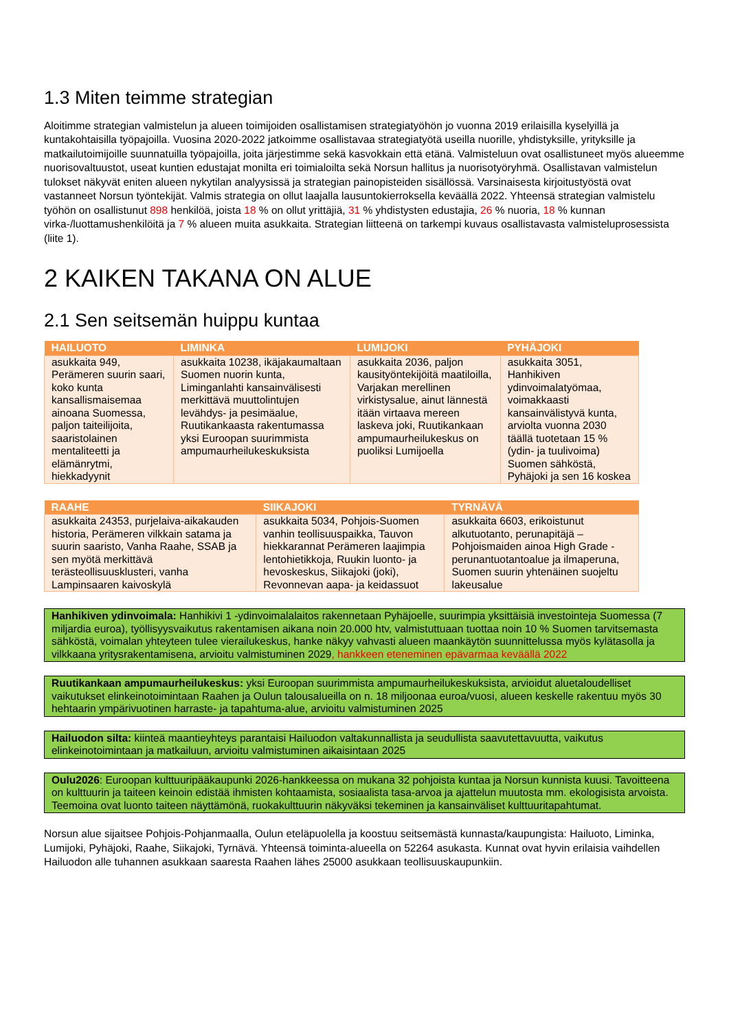1.3 Miten teimme strategian
Aloitimme strategian valmistelun ja alueen toimijoiden osallistamisen strategiatyöhön jo vuonna 2019 erilaisilla kyselyillä ja kuntakohtaisilla työpajoilla. Vuosina 2020-2022 jatkoimme osallistavaa strategiatyötä useilla nuorille, yhdistyksille, yrityksille ja matkailutoimijoille suunnatuilla työpajoilla, joita järjestimme sekä kasvokkain että etänä. Valmisteluun ovat osallistuneet myös alueemme nuorisovaltuustot, useat kuntien edustajat monilta eri toimialoilta sekä Norsun hallitus ja nuorisotyöryhmä. Osallistavan valmistelun tulokset näkyvät eniten alueen nykytilan analyysissä ja strategian painopisteiden sisällössä. Varsinaisesta kirjoitustyöstä ovat vastanneet Norsun työntekijät. Valmis strategia on ollut laajalla lausuntokierroksella keväällä 2022. Yhteensä strategian valmistelu työhön on osallistunut 898 henkilöä, joista 18 % on ollut yrittäjiä, 31 % yhdistysten edustajia, 26 % nuoria, 18 % kunnan virka-/luottamushenkilöitä ja 7 % alueen muita asukkaita. Strategian liitteenä on tarkempi kuvaus osallistavasta valmisteluprosessista (liite 1).
2 KAIKEN TAKANA ON ALUE
2.1 Sen seitsemän huippu kuntaa
| HAILUOTO | LIMINKA | LUMIJOKI | PYHÄJOKI |
| --- | --- | --- | --- |
| asukkaita 949, Perämeren suurin saari, koko kunta kansallismaisemaa ainoana Suomessa, paljon taiteilijoita, saaristolainen mentaliteetti ja elämänrytmi, hiekkadyynit | asukkaita 10238, ikäjakaumaltaan Suomen nuorin kunta, Liminganlahti kansainvälisesti merkittävä muuttolintujen levähdys- ja pesimäalue, Ruutikankaasta rakentumassa yksi Euroopan suurimmista ampumaurheilukeskuksista | asukkaita 2036, paljon kausityöntekijöitä maatiloilla, Varjakan merellinen virkistysalue, ainut lännestä itään virtaava mereen laskeva joki, Ruutikankaan ampumaurheilukeskus on puoliksi Lumijoella | asukkaita 3051, Hanhikiven ydinvoimalatyömaa, voimakkaasti kansainvälistyvä kunta, arviolta vuonna 2030 täällä tuotetaan 15 % (ydin- ja tuulivoima) Suomen sähköstä, Pyhäjoki ja sen 16 koskea |
| RAAHE | SIIKAJOKI | TYRNÄVÄ |
| --- | --- | --- |
| asukkaita 24353, purjelaiva-aikakauden historia, Perämeren vilkkain satama ja suurin saaristo, Vanha Raahe, SSAB ja sen myötä merkittävä terästeollisuusklusteri, vanha Lampinsaaren kaivoskylä | asukkaita 5034, Pohjois-Suomen vanhin teollisuuspaikka, Tauvon hiekkarannat Perämeren laajimpia lentohietikkoja, Ruukin luonto- ja hevoskeskus, Siikajoki (joki), Revonnevan aapa- ja keidassuot | asukkaita 6603, erikoistunut alkutuotanto, perunapitäjä – Pohjoismaiden ainoa High Grade -perunantuotantoalue ja ilmaperuna, Suomen suurin yhtenäinen suojeltu lakeusalue |
Hanhikiven ydinvoimala: Hanhikivi 1 -ydinvoimalalaitos rakennetaan Pyhäjoelle, suurimpia yksittäisiä investointeja Suomessa (7 miljardia euroa), työllisyysvaikutus rakentamisen aikana noin 20.000 htv, valmistuttuaan tuottaa noin 10 % Suomen tarvitsemasta sähköstä, voimalan yhteyteen tulee vierailukeskus, hanke näkyy vahvasti alueen maankäytön suunnittelussa myös kylätasolla ja vilkkaana yritysrakentamisena, arvioitu valmistuminen 2029, hankkeen eteneminen epävarmaa keväällä 2022
Ruutikankaan ampumaurheilukeskus: yksi Euroopan suurimmista ampumaurheilukeskuksista, arvioidut aluetaloudelliset vaikutukset elinkeinotoimintaan Raahen ja Oulun talousalueilla on n. 18 miljoonaa euroa/vuosi, alueen keskelle rakentuu myös 30 hehtaarin ympärivuotinen harraste- ja tapahtuma-alue, arvioitu valmistuminen 2025
Hailuodon silta: kiinteä maantieyhteys parantaisi Hailuodon valtakunnallista ja seudullista saavutettavuutta, vaikutus elinkeinotoimintaan ja matkailuun, arvioitu valmistuminen aikaisintaan 2025
Oulu2026: Euroopan kulttuuripääkaupunki 2026-hankkeessa on mukana 32 pohjoista kuntaa ja Norsun kunnista kuusi. Tavoitteena on kulttuurin ja taiteen keinoin edistää ihmisten kohtaamista, sosiaalista tasa-arvoa ja ajattelun muutosta mm. ekologisista arvoista. Teemoina ovat luonto taiteen näyttämönä, ruokakulttuurin näkyväksi tekeminen ja kansainväliset kulttuuritapahtumat.
Norsun alue sijaitsee Pohjois-Pohjanmaalla, Oulun eteläpuolella ja koostuu seitsemästä kunnasta/kaupungista: Hailuoto, Liminka, Lumijoki, Pyhäjoki, Raahe, Siikajoki, Tyrnävä. Yhteensä toiminta-alueella on 52264 asukasta. Kunnat ovat hyvin erilaisia vaihdellen Hailuodon alle tuhannen asukkaan saaresta Raahen lähes 25000 asukkaan teollisuuskaupunkiin.